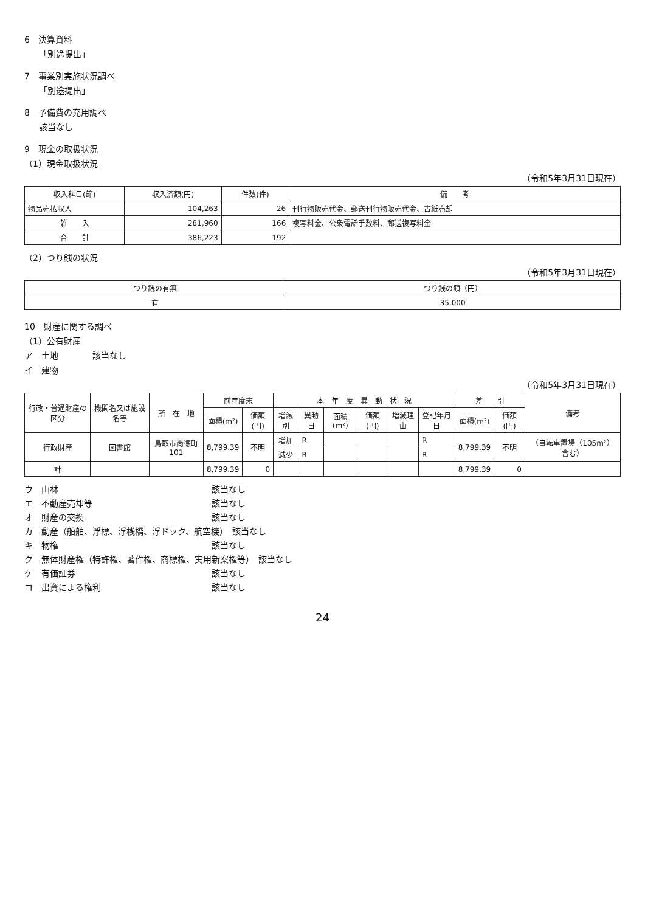6　決算資料
「別途提出」
7　事業別実施状況調べ
「別途提出」
8　予備費の充用調べ
該当なし
9　現金の取扱状況
（1）現金取扱状況
（令和5年3月31日現在）
| 収入科目(節) | 収入済額(円) | 件数(件) | 備 考 |
| --- | --- | --- | --- |
| 物品売払収入 | 104,263 | 26 | 刊行物販売代金、郵送刊行物販売代金、古紙売却 |
| 雑 入 | 281,960 | 166 | 複写料金、公衆電話手数料、郵送複写料金 |
| 合 計 | 386,223 | 192 | |
（2）つり銭の状況
（令和5年3月31日現在）
| つり銭の有無 | つり銭の額（円） |
| --- | --- |
| 有 | 35,000 |
10　財産に関する調べ
（1）公有財産
ア　土地　　　　該当なし
イ　建物
（令和5年3月31日現在）
| 行政・普通財産の区分 | 機関名又は施設名等 | 所 在 地 | 前年度末 | | 本 年 度 異 動 状 況 | | | | | | 差 引 | | 備考 |
| --- | --- | --- | --- | --- | --- | --- | --- | --- | --- | --- | --- | --- | --- |
| | | | 面積(m²) | 価額(円) | 増減別 | 異動日 | 面積(m²) | 価額(円) | 増減理由 | 登記年月日 | 面積(m²) | 価額(円) | |
| 行政財産 | 図書館 | 鳥取市尚徳町101 | 8,799.39 | 不明 | 増加 | R | | | | R | 8,799.39 | 不明 | （自転車置場（105m²）含む） |
| | | | | | 減少 | R | | | | R | | | |
| 計 | | | 8,799.39 | 0 | | | | | | | 8,799.39 | 0 | |
ウ　山林　　　　　　　　　　　　　　　　　　該当なし
エ　不動産売却等　　　　　　　　　　　　　　該当なし
オ　財産の交換　　　　　　　　　　　　　　　該当なし
カ　動産（船舶、浮標、浮桟橋、浮ドック、航空機）　該当なし
キ　物権　　　　　　　　　　　　　　　　　　該当なし
ク　無体財産権（特許権、著作権、商標権、実用新案権等）　該当なし
ケ　有価証券　　　　　　　　　　　　　　　　該当なし
コ　出資による権利　　　　　　　　　　　　　該当なし
24